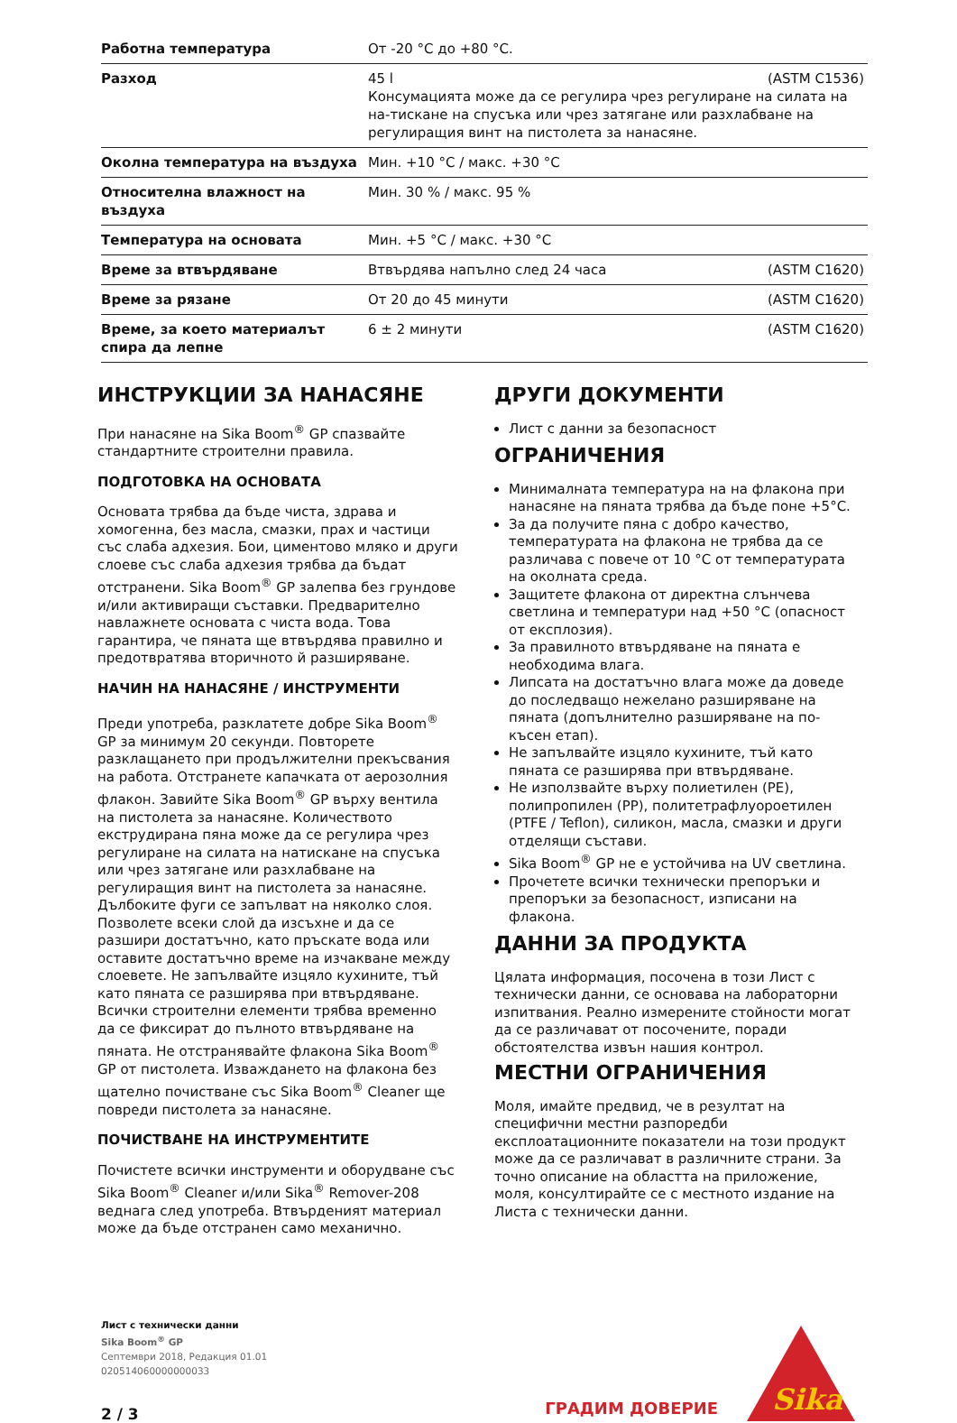| Работна температура | От -20 °C до +80 °C. |
| Разход | 45 l (ASTM C1536) Консумацията може да се регулира чрез регулиране на силата на на-тискане на спусъка или чрез затягане или разхлабване на регулиращия винт на пистолета за нанасяне. |
| Околна температура на въздуха | Мин. +10 °C / макс. +30 °C |
| Относителна влажност на въздуха | Мин. 30 % / макс. 95 % |
| Температура на основата | Мин. +5 °C / макс. +30 °C |
| Време за втвърдяване | Втвърдява напълно след 24 часа (ASTM C1620) |
| Време за рязане | От 20 до 45 минути (ASTM C1620) |
| Време, за което материалът спира да лепне | 6 ± 2 минути (ASTM C1620) |
ИНСТРУКЦИИ ЗА НАНАСЯНЕ
При нанасяне на Sika Boom<sup>®</sup> GP спазвайте стандартните строителни правила.
ПОДГОТОВКА НА ОСНОВАТА
Основата трябва да бъде чиста, здрава и хомогенна, без масла, смазки, прах и частици със слаба адхезия. Бои, циментово мляко и други слоеве със слаба адхезия трябва да бъдат отстранени. Sika Boom<sup>®</sup> GP залепва без грундове и/или активиращи съставки. Предварително навлажнете основата с чиста вода. Това гарантира, че пяната ще втвърдява правилно и предотвратява вторичното й разширяване.
НАЧИН НА НАНАСЯНЕ / ИНСТРУМЕНТИ
Преди употреба, разклатете добре Sika Boom<sup>®</sup> GP за минимум 20 секунди. Повторете разклащането при продължителни прекъсвания на работа. Отстранете капачката от аерозолния флакон. Завийте Sika Boom<sup>®</sup> GP върху вентила на пистолета за нанасяне. Количеството екструдирана пяна може да се регулира чрез регулиране на силата на натискане на спусъка или чрез затягане или разхлабване на регулиращия винт на пистолета за нанасяне. Дълбоките фуги се запълват на няколко слоя. Позволете всеки слой да изсъхне и да се разшири достатъчно, като пръскате вода или оставите достатъчно време на изчакване между слоевете. Не запълвайте изцяло кухините, тъй като пяната се разширява при втвърдяване. Всички строителни елементи трябва временно да се фиксират до пълното втвърдяване на пяната. Не отстранявайте флакона Sika Boom<sup>®</sup> GP от пистолета. Изваждането на флакона без щателно почистване със Sika Boom<sup>®</sup> Cleaner ще повреди пистолета за нанасяне.
ПОЧИСТВАНЕ НА ИНСТРУМЕНТИТЕ
Почистете всички инструменти и оборудване със Sika Boom<sup>®</sup> Cleaner и/или Sika<sup>®</sup> Remover-208 веднага след употреба. Втвърденият материал може да бъде отстранен само механично.
ДРУГИ ДОКУМЕНТИ
Лист с данни за безопасност
ОГРАНИЧЕНИЯ
Минималната температура на на флакона при нанасяне на пяната трябва да бъде поне +5°C.
За да получите пяна с добро качество, температурата на флакона не трябва да се различава с повече от 10 °C от температурата на околната среда.
Защитете флакона от директна слънчева светлина и температури над +50 °C (опасност от експлозия).
За правилното втвърдяване на пяната е необходима влага.
Липсата на достатъчно влага може да доведе до последващо нежелано разширяване на пяната (допълнително разширяване на по-късен етап).
Не запълвайте изцяло кухините, тъй като пяната се разширява при втвърдяване.
Не използвайте върху полиетилен (PE), полипропилен (PP), политетрафлуороетилен (PTFE / Teflon), силикон, масла, смазки и други отделящи състави.
Sika Boom<sup>®</sup> GP не е устойчива на UV светлина.
Прочетете всички технически препоръки и препоръки за безопасност, изписани на флакона.
ДАННИ ЗА ПРОДУКТА
Цялата информация, посочена в този Лист с технически данни, се основава на лабораторни изпитвания. Реално измерените стойности могат да се различават от посочените, поради обстоятелства извън нашия контрол.
МЕСТНИ ОГРАНИЧЕНИЯ
Моля, имайте предвид, че в резултат на специфични местни разпоредби експлоатационните показатели на този продукт може да се различават в различните страни. За точно описание на областта на приложение, моля, консултирайте се с местното издание на Листа с технически данни.
Лист с технически данни
Sika Boom<sup>®</sup> GP
Септември 2018, Редакция 01.01
020514060000000033
2 / 3
ГРАДИМ ДОВЕРИЕ
Sika